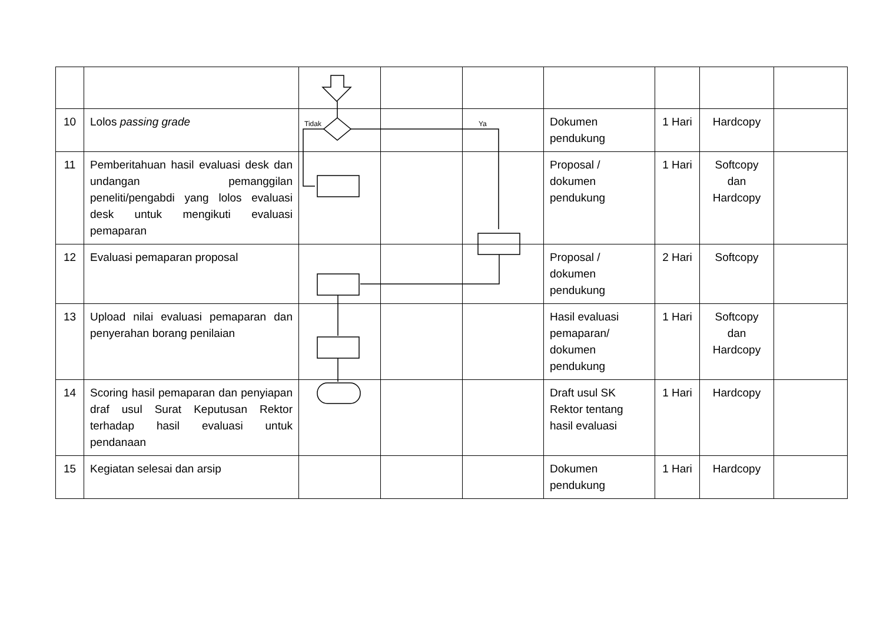| 10 | Lolos passing grade | | | | Dokumen pendukung | 1 Hari | Hardcopy | |
| 11 | Pemberitahuan hasil evaluasi desk dan undangan pemanggilan peneliti/pengabdi yang lolos evaluasi desk untuk mengikuti evaluasi pemaparan | | | | Proposal / dokumen pendukung | 1 Hari | Softcopy dan Hardcopy | |
| 12 | Evaluasi pemaparan proposal | | | | Proposal / dokumen pendukung | 2 Hari | Softcopy | |
| 13 | Upload nilai evaluasi pemaparan dan penyerahan borang penilaian | | | | Hasil evaluasi pemaparan/ dokumen pendukung | 1 Hari | Softcopy dan Hardcopy | |
| 14 | Scoring hasil pemaparan dan penyiapan draf usul Surat Keputusan Rektor terhadap hasil evaluasi untuk pendanaan | | | | Draft usul SK Rektor tentang hasil evaluasi | 1 Hari | Hardcopy | |
| 15 | Kegiatan selesai dan arsip | | | | Dokumen pendukung | 1 Hari | Hardcopy | |
Tidak
Ya